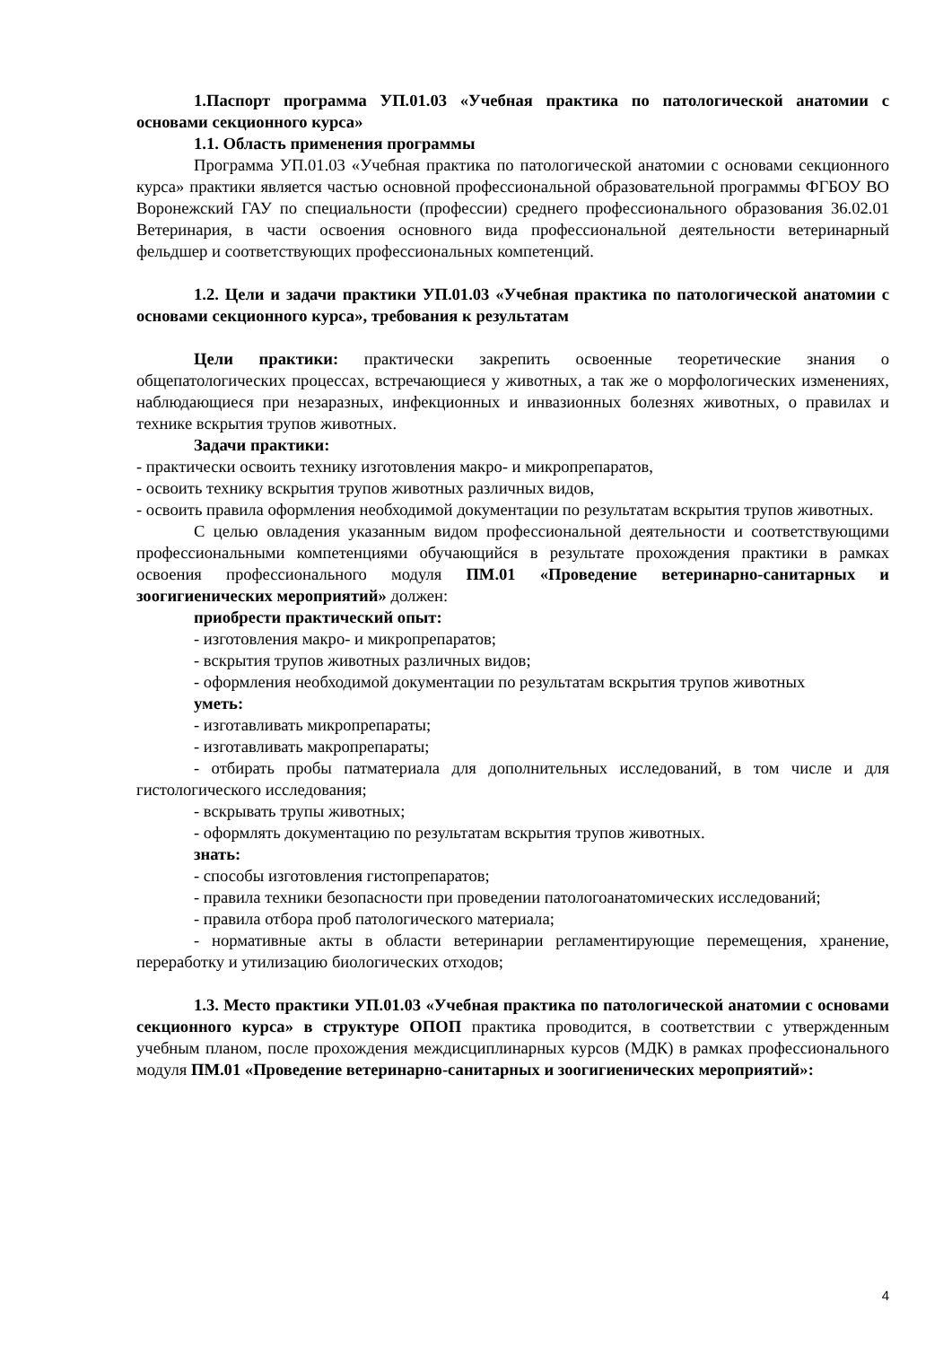1.Паспорт программа УП.01.03 «Учебная практика по патологической анатомии с основами секционного курса»
1.1. Область применения программы
Программа УП.01.03 «Учебная практика по патологической анатомии с основами секционного курса» практики является частью основной профессиональной образовательной программы ФГБОУ ВО Воронежский ГАУ по специальности (профессии) среднего профессионального образования 36.02.01 Ветеринария, в части освоения основного вида профессиональной деятельности ветеринарный фельдшер и соответствующих профессиональных компетенций.
1.2. Цели и задачи практики УП.01.03 «Учебная практика по патологической анатомии с основами секционного курса», требования к результатам
Цели практики: практически закрепить освоенные теоретические знания о общепатологических процессах, встречающиеся у животных, а так же о морфологических изменениях, наблюдающиеся при незаразных, инфекционных и инвазионных болезнях животных, о правилах и технике вскрытия трупов животных.
Задачи практики:
- практически освоить технику изготовления макро- и микропрепаратов,
- освоить технику вскрытия трупов животных различных видов,
- освоить правила оформления необходимой документации по результатам вскрытия трупов животных.
С целью овладения указанным видом профессиональной деятельности и соответствующими профессиональными компетенциями обучающийся в результате прохождения практики в рамках освоения профессионального модуля ПМ.01 «Проведение ветеринарно-санитарных и зоогигиенических мероприятий» должен:
приобрести практический опыт:
- изготовления макро- и микропрепаратов;
- вскрытия трупов животных различных видов;
- оформления необходимой документации по результатам вскрытия трупов животных
уметь:
- изготавливать микропрепараты;
- изготавливать макропрепараты;
- отбирать пробы патматериала для дополнительных исследований, в том числе и для гистологического исследования;
- вскрывать трупы животных;
- оформлять документацию по результатам вскрытия трупов животных.
знать:
- способы изготовления гистопрепаратов;
- правила техники безопасности при проведении патологоанатомических исследований;
- правила отбора проб патологического материала;
- нормативные акты в области ветеринарии регламентирующие перемещения, хранение, переработку и утилизацию биологических отходов;
1.3. Место практики УП.01.03 «Учебная практика по патологической анатомии с основами секционного курса» в структуре ОПОП практика проводится, в соответствии с утвержденным учебным планом, после прохождения междисциплинарных курсов (МДК) в рамках профессионального модуля ПМ.01 «Проведение ветеринарно-санитарных и зоогигиенических мероприятий»:
4